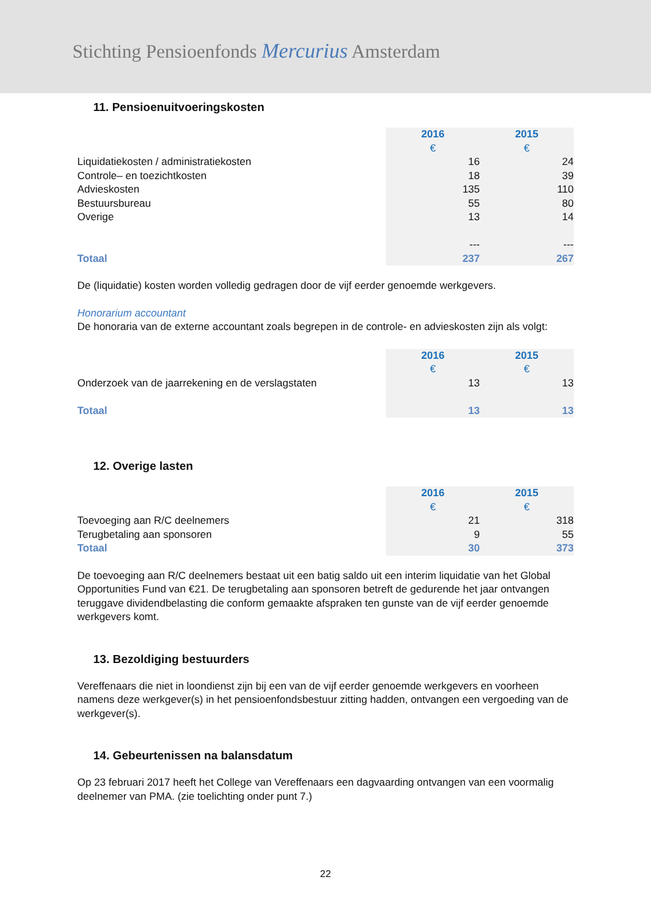Stichting Pensioenfonds Mercurius Amsterdam
11. Pensioenuitvoeringskosten
| | 2016 | 2015 |
| | € | € |
| Liquidatiekosten / administratiekosten | 16 | 24 |
| Controle– en toezichtkosten | 18 | 39 |
| Advieskosten | 135 | 110 |
| Bestuursbureau | 55 | 80 |
| Overige | 13 | 14 |
| | --- | --- |
| Totaal | 237 | 267 |
De (liquidatie) kosten worden volledig gedragen door de vijf eerder genoemde werkgevers.
Honorarium accountant
De honoraria van de externe accountant zoals begrepen in de controle- en advieskosten zijn als volgt:
| | 2016 | 2015 |
| | € | € |
| Onderzoek van de jaarrekening en de verslagstaten | 13 | 13 |
| Totaal | 13 | 13 |
12. Overige lasten
| | 2016 | 2015 |
| | € | € |
| Toevoeging aan R/C deelnemers | 21 | 318 |
| Terugbetaling aan sponsoren | 9 | 55 |
| Totaal | 30 | 373 |
De toevoeging aan R/C deelnemers bestaat uit een batig saldo uit een interim liquidatie van het Global Opportunities Fund van €21. De terugbetaling aan sponsoren betreft de gedurende het jaar ontvangen teruggave dividendbelasting die conform gemaakte afspraken ten gunste van de vijf eerder genoemde werkgevers komt.
13. Bezoldiging bestuurders
Vereffenaars die niet in loondienst zijn bij een van de vijf eerder genoemde werkgevers en voorheen namens deze werkgever(s) in het pensioenfondsbestuur zitting hadden, ontvangen een vergoeding van de werkgever(s).
14. Gebeurtenissen na balansdatum
Op 23 februari 2017 heeft het College van Vereffenaars een dagvaarding ontvangen van een voormalig deelnemer van PMA. (zie toelichting onder punt 7.)
22